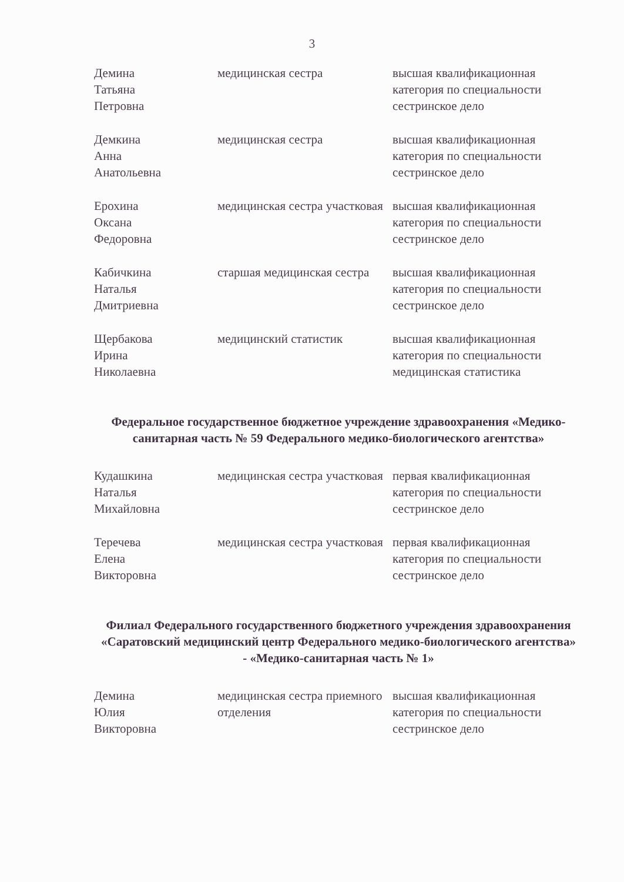3
| Демина Татьяна Петровна | медицинская сестра | высшая квалификационная категория по специальности сестринское дело |
| Демкина Анна Анатольевна | медицинская сестра | высшая квалификационная категория по специальности сестринское дело |
| Ерохина Оксана Федоровна | медицинская сестра участковая | высшая квалификационная категория по специальности сестринское дело |
| Кабичкина Наталья Дмитриевна | старшая медицинская сестра | высшая квалификационная категория по специальности сестринское дело |
| Щербакова Ирина Николаевна | медицинский статистик | высшая квалификационная категория по специальности медицинская статистика |
Федеральное государственное бюджетное учреждение здравоохранения «Медико-санитарная часть № 59 Федерального медико-биологического агентства»
| Кудашкина Наталья Михайловна | медицинская сестра участковая | первая квалификационная категория по специальности сестринское дело |
| Теречева Елена Викторовна | медицинская сестра участковая | первая квалификационная категория по специальности сестринское дело |
Филиал Федерального государственного бюджетного учреждения здравоохранения «Саратовский медицинский центр Федерального медико-биологического агентства» - «Медико-санитарная часть № 1»
| Демина Юлия Викторовна | медицинская сестра приемного отделения | высшая квалификационная категория по специальности сестринское дело |